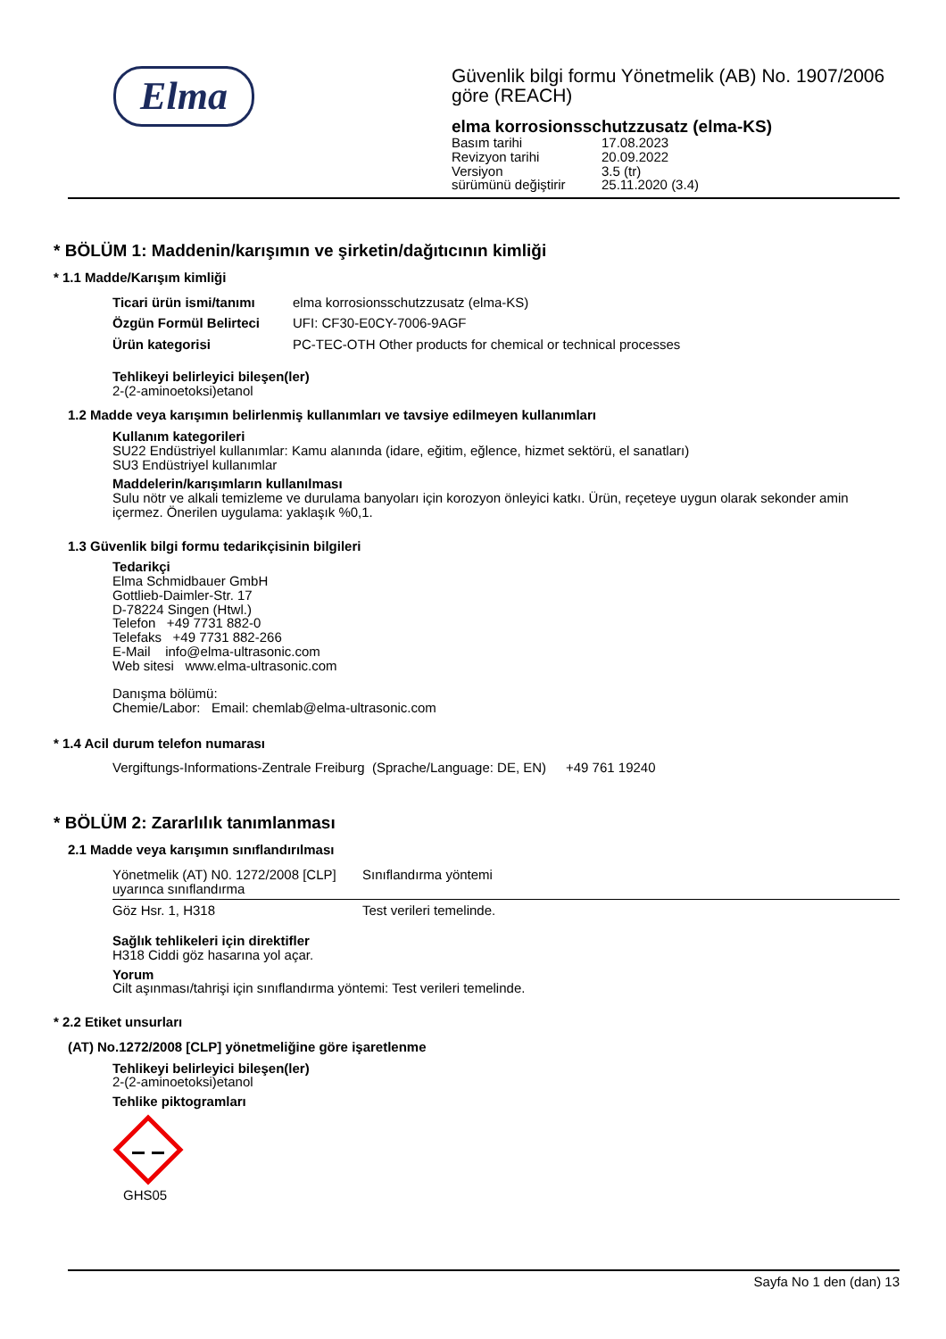Elma
Güvenlik bilgi formu Yönetmelik (AB) No. 1907/2006
göre (REACH)
elma korrosionsschutzzusatz (elma-KS)
| Basım tarihi | 17.08.2023 |
| Revizyon tarihi | 20.09.2022 |
| Versiyon | 3.5 (tr) |
| sürümünü değiştirir | 25.11.2020 (3.4) |
* BÖLÜM 1: Maddenin/karışımın ve şirketin/dağıtıcının kimliği
* 1.1 Madde/Karışım kimliği
| Ticari ürün ismi/tanımı | elma korrosionsschutzzusatz (elma-KS) |
| Özgün Formül Belirteci | UFI: CF30-E0CY-7006-9AGF |
| Ürün kategorisi | PC-TEC-OTH Other products for chemical or technical processes |
Tehlikeyi belirleyici bileşen(ler)
2-(2-aminoetoksi)etanol
1.2 Madde veya karışımın belirlenmiş kullanımları ve tavsiye edilmeyen kullanımları
Kullanım kategorileri
SU22 Endüstriyel kullanımlar: Kamu alanında (idare, eğitim, eğlence, hizmet sektörü, el sanatları)
SU3 Endüstriyel kullanımlar
Maddelerin/karışımların kullanılması
Sulu nötr ve alkali temizleme ve durulama banyoları için korozyon önleyici katkı. Ürün, reçeteye uygun olarak sekonder amin içermez. Önerilen uygulama: yaklaşık %0,1.
1.3 Güvenlik bilgi formu tedarikçisinin bilgileri
Tedarikçi
Elma Schmidbauer GmbH
Gottlieb-Daimler-Str. 17
D-78224 Singen (Htwl.)
Telefon +49 7731 882-0
Telefaks +49 7731 882-266
E-Mail info@elma-ultrasonic.com
Web sitesi www.elma-ultrasonic.com
Danışma bölümü:
Chemie/Labor: Email: chemlab@elma-ultrasonic.com
* 1.4 Acil durum telefon numarası
| Vergiftungs-Informations-Zentrale Freiburg (Sprache/Language: DE, EN) | +49 761 19240 |
* BÖLÜM 2: Zararlılık tanımlanması
2.1 Madde veya karışımın sınıflandırılması
| Yönetmelik (AT) N0. 1272/2008 [CLP] uyarınca sınıflandırma | Sınıflandırma yöntemi |
| Göz Hsr. 1, H318 | Test verileri temelinde. |
Sağlık tehlikeleri için direktifler
H318 Ciddi göz hasarına yol açar.
Yorum
Cilt aşınması/tahrişi için sınıflandırma yöntemi: Test verileri temelinde.
* 2.2 Etiket unsurları
(AT) No.1272/2008 [CLP] yönetmeliğine göre işaretlenme
Tehlikeyi belirleyici bileşen(ler)
2-(2-aminoetoksi)etanol
Tehlike piktogramları
GHS05
Sayfa No 1 den (dan) 13